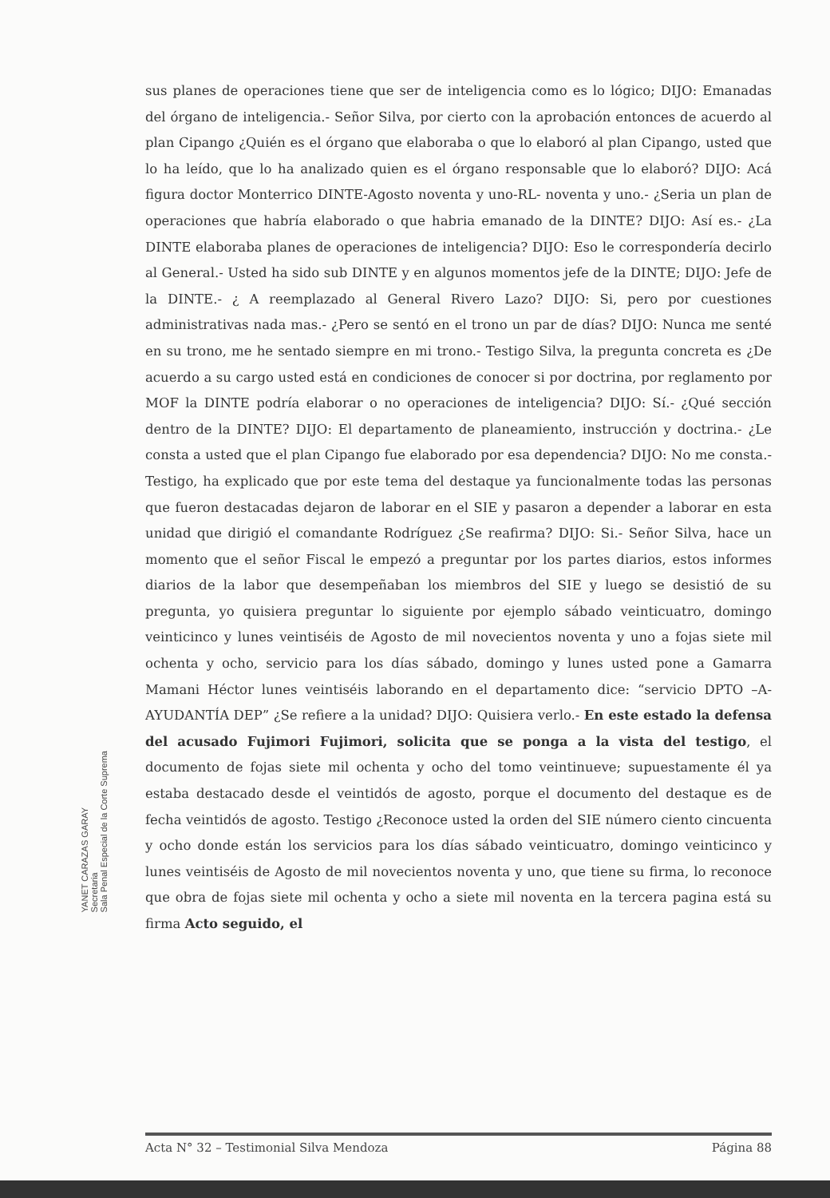sus planes de operaciones tiene que ser de inteligencia como es lo lógico; DIJO: Emanadas del órgano de inteligencia.- Señor Silva, por cierto con la aprobación entonces de acuerdo al plan Cipango ¿Quién es el órgano que elaboraba o que lo elaboró al plan Cipango, usted que lo ha leído, que lo ha analizado quien es el órgano responsable que lo elaboró? DIJO: Acá figura doctor Monterrico DINTE-Agosto noventa y uno-RL- noventa y uno.- ¿Seria un plan de operaciones que habría elaborado o que habria emanado de la DINTE? DIJO: Así es.- ¿La DINTE elaboraba planes de operaciones de inteligencia? DIJO: Eso le correspondería decirlo al General.- Usted ha sido sub DINTE y en algunos momentos jefe de la DINTE; DIJO: Jefe de la DINTE.- ¿ A reemplazado al General Rivero Lazo? DIJO: Si, pero por cuestiones administrativas nada mas.- ¿Pero se sentó en el trono un par de días? DIJO: Nunca me senté en su trono, me he sentado siempre en mi trono.- Testigo Silva, la pregunta concreta es ¿De acuerdo a su cargo usted está en condiciones de conocer si por doctrina, por reglamento por MOF la DINTE podría elaborar o no operaciones de inteligencia? DIJO: Sí.- ¿Qué sección dentro de la DINTE? DIJO: El departamento de planeamiento, instrucción y doctrina.- ¿Le consta a usted que el plan Cipango fue elaborado por esa dependencia? DIJO: No me consta.- Testigo, ha explicado que por este tema del destaque ya funcionalmente todas las personas que fueron destacadas dejaron de laborar en el SIE y pasaron a depender a laborar en esta unidad que dirigió el comandante Rodríguez ¿Se reafirma? DIJO: Si.- Señor Silva, hace un momento que el señor Fiscal le empezó a preguntar por los partes diarios, estos informes diarios de la labor que desempeñaban los miembros del SIE y luego se desistió de su pregunta, yo quisiera preguntar lo siguiente por ejemplo sábado veinticuatro, domingo veinticinco y lunes veintiséis de Agosto de mil novecientos noventa y uno a fojas siete mil ochenta y ocho, servicio para los días sábado, domingo y lunes usted pone a Gamarra Mamani Héctor lunes veintiséis laborando en el departamento dice: “servicio DPTO –A-AYUDANTÍA DEP” ¿Se refiere a la unidad? DIJO: Quisiera verlo.- En este estado la defensa del acusado Fujimori Fujimori, solicita que se ponga a la vista del testigo, el documento de fojas siete mil ochenta y ocho del tomo veintinueve; supuestamente él ya estaba destacado desde el veintidós de agosto, porque el documento del destaque es de fecha veintidós de agosto. Testigo ¿Reconoce usted la orden del SIE número ciento cincuenta y ocho donde están los servicios para los días sábado veinticuatro, domingo veinticinco y lunes veintiséis de Agosto de mil novecientos noventa y uno, que tiene su firma, lo reconoce que obra de fojas siete mil ochenta y ocho a siete mil noventa en la tercera pagina está su firma Acto seguido, el
YANET CARAZAS GARAY
Secretaria
Sala Penal Especial de la Corte Suprema
Acta N° 32 – Testimonial Silva Mendoza Página 88